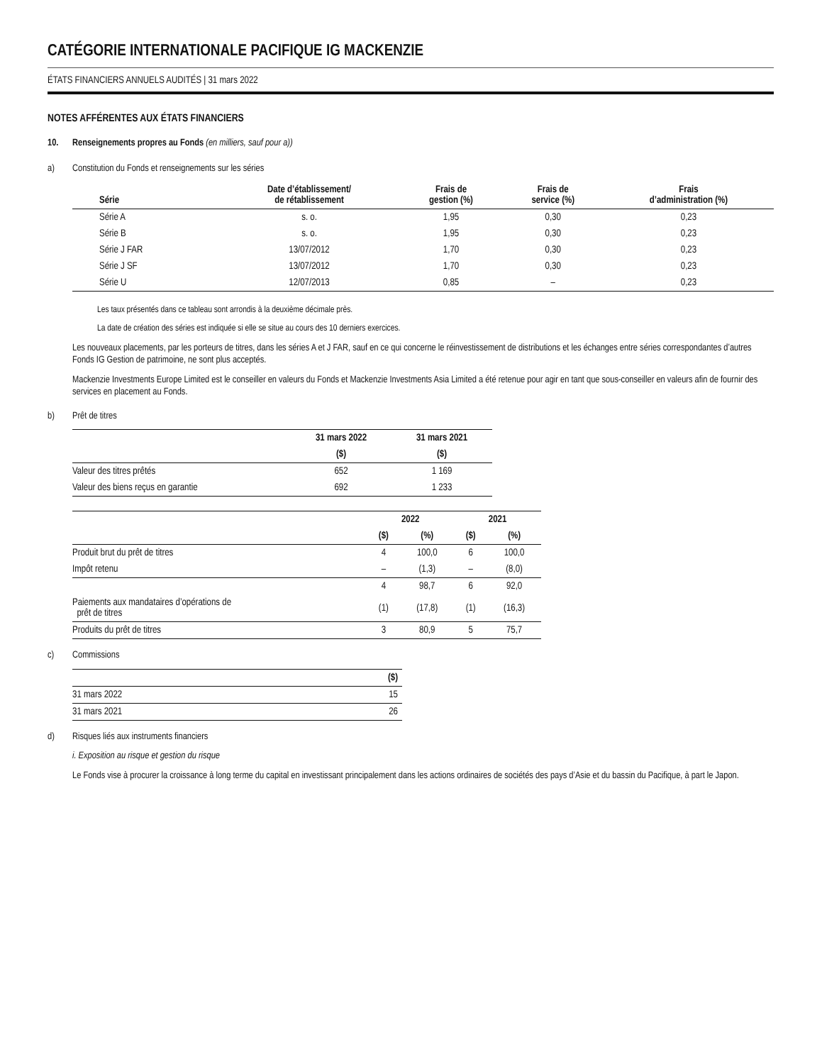CATÉGORIE INTERNATIONALE PACIFIQUE IG MACKENZIE
ÉTATS FINANCIERS ANNUELS AUDITÉS | 31 mars 2022
NOTES AFFÉRENTES AUX ÉTATS FINANCIERS
10. Renseignements propres au Fonds (en milliers, sauf pour a))
a) Constitution du Fonds et renseignements sur les séries
| Série | Date d’établissement/ de rétablissement | Frais de gestion (%) | Frais de service (%) | Frais d’administration (%) |
| --- | --- | --- | --- | --- |
| Série A | s. o. | 1,95 | 0,30 | 0,23 |
| Série B | s. o. | 1,95 | 0,30 | 0,23 |
| Série J FAR | 13/07/2012 | 1,70 | 0,30 | 0,23 |
| Série J SF | 13/07/2012 | 1,70 | 0,30 | 0,23 |
| Série U | 12/07/2013 | 0,85 | – | 0,23 |
Les taux présentés dans ce tableau sont arrondis à la deuxième décimale près.
La date de création des séries est indiquée si elle se situe au cours des 10 derniers exercices.
Les nouveaux placements, par les porteurs de titres, dans les séries A et J FAR, sauf en ce qui concerne le réinvestissement de distributions et les échanges entre séries correspondantes d’autres Fonds IG Gestion de patrimoine, ne sont plus acceptés.
Mackenzie Investments Europe Limited est le conseiller en valeurs du Fonds et Mackenzie Investments Asia Limited a été retenue pour agir en tant que sous-conseiller en valeurs afin de fournir des services en placement au Fonds.
b) Prêt de titres
| | 31 mars 2022 | 31 mars 2021 |
| --- | --- | --- |
| | ($) | ($) |
| Valeur des titres prêtés | 652 | 1 169 |
| Valeur des biens reçus en garantie | 692 | 1 233 |
| | 2022 | | 2021 | |
| --- | --- | --- | --- | --- |
| | ($) | (%) | ($) | (%) |
| Produit brut du prêt de titres | 4 | 100,0 | 6 | 100,0 |
| Impôt retenu | – | (1,3) | – | (8,0) |
| | 4 | 98,7 | 6 | 92,0 |
| Paiements aux mandataires d’opérations de prêt de titres | (1) | (17,8) | (1) | (16,3) |
| Produits du prêt de titres | 3 | 80,9 | 5 | 75,7 |
c) Commissions
| | ($) |
| --- | --- |
| 31 mars 2022 | 15 |
| 31 mars 2021 | 26 |
d) Risques liés aux instruments financiers
i. Exposition au risque et gestion du risque
Le Fonds vise à procurer la croissance à long terme du capital en investissant principalement dans les actions ordinaires de sociétés des pays d’Asie et du bassin du Pacifique, à part le Japon.